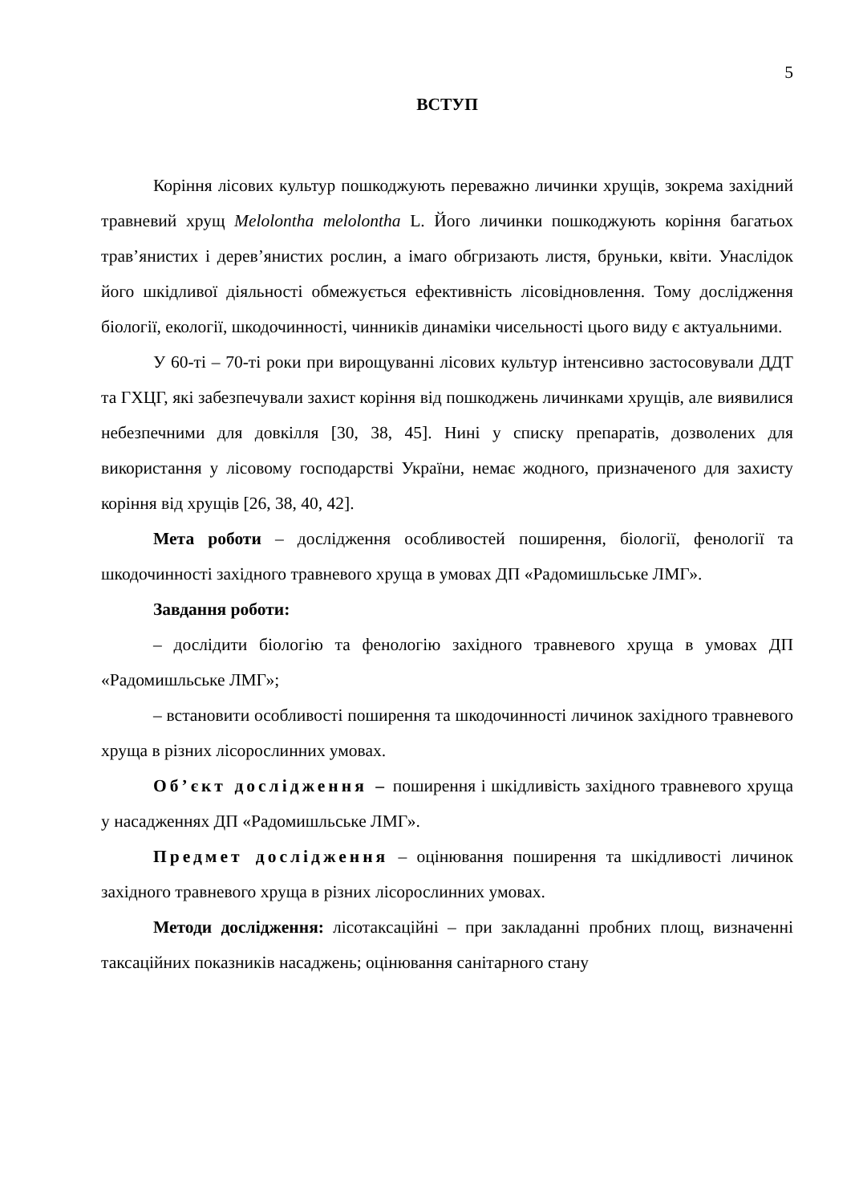5
ВСТУП
Коріння лісових культур пошкоджують переважно личинки хрущів, зокрема західний травневий хрущ Melolontha melolontha L. Його личинки пошкоджують коріння багатьох трав’янистих і дерев’янистих рослин, а імаго обгризають листя, бруньки, квіти. Унаслідок його шкідливої діяльності обмежується ефективність лісовідновлення. Тому дослідження біології, екології, шкодочинності, чинників динаміки чисельності цього виду є актуальними.
У 60-ті – 70-ті роки при вирощуванні лісових культур інтенсивно застосовували ДДТ та ГХЦГ, які забезпечували захист коріння від пошкоджень личинками хрущів, але виявилися небезпечними для довкілля [30, 38, 45]. Нині у списку препаратів, дозволених для використання у лісовому господарстві України, немає жодного, призначеного для захисту коріння від хрущів [26, 38, 40, 42].
Мета роботи – дослідження особливостей поширення, біології, фенології та шкодочинності західного травневого хруща в умовах ДП «Радомишльське ЛМГ».
Завдання роботи:
– дослідити біологію та фенологію західного травневого хруща в умовах ДП «Радомишльське ЛМГ»;
– встановити особливості поширення та шкодочинності личинок західного травневого хруща в різних лісорослинних умовах.
Об’єкт дослідження – поширення і шкідливість західного травневого хруща у насадженнях ДП «Радомишльське ЛМГ».
Предмет дослідження – оцінювання поширення та шкідливості личинок західного травневого хруща в різних лісорослинних умовах.
Методи дослідження: лісотаксаційні – при закладанні пробних площ, визначенні таксаційних показників насаджень; оцінювання санітарного стану